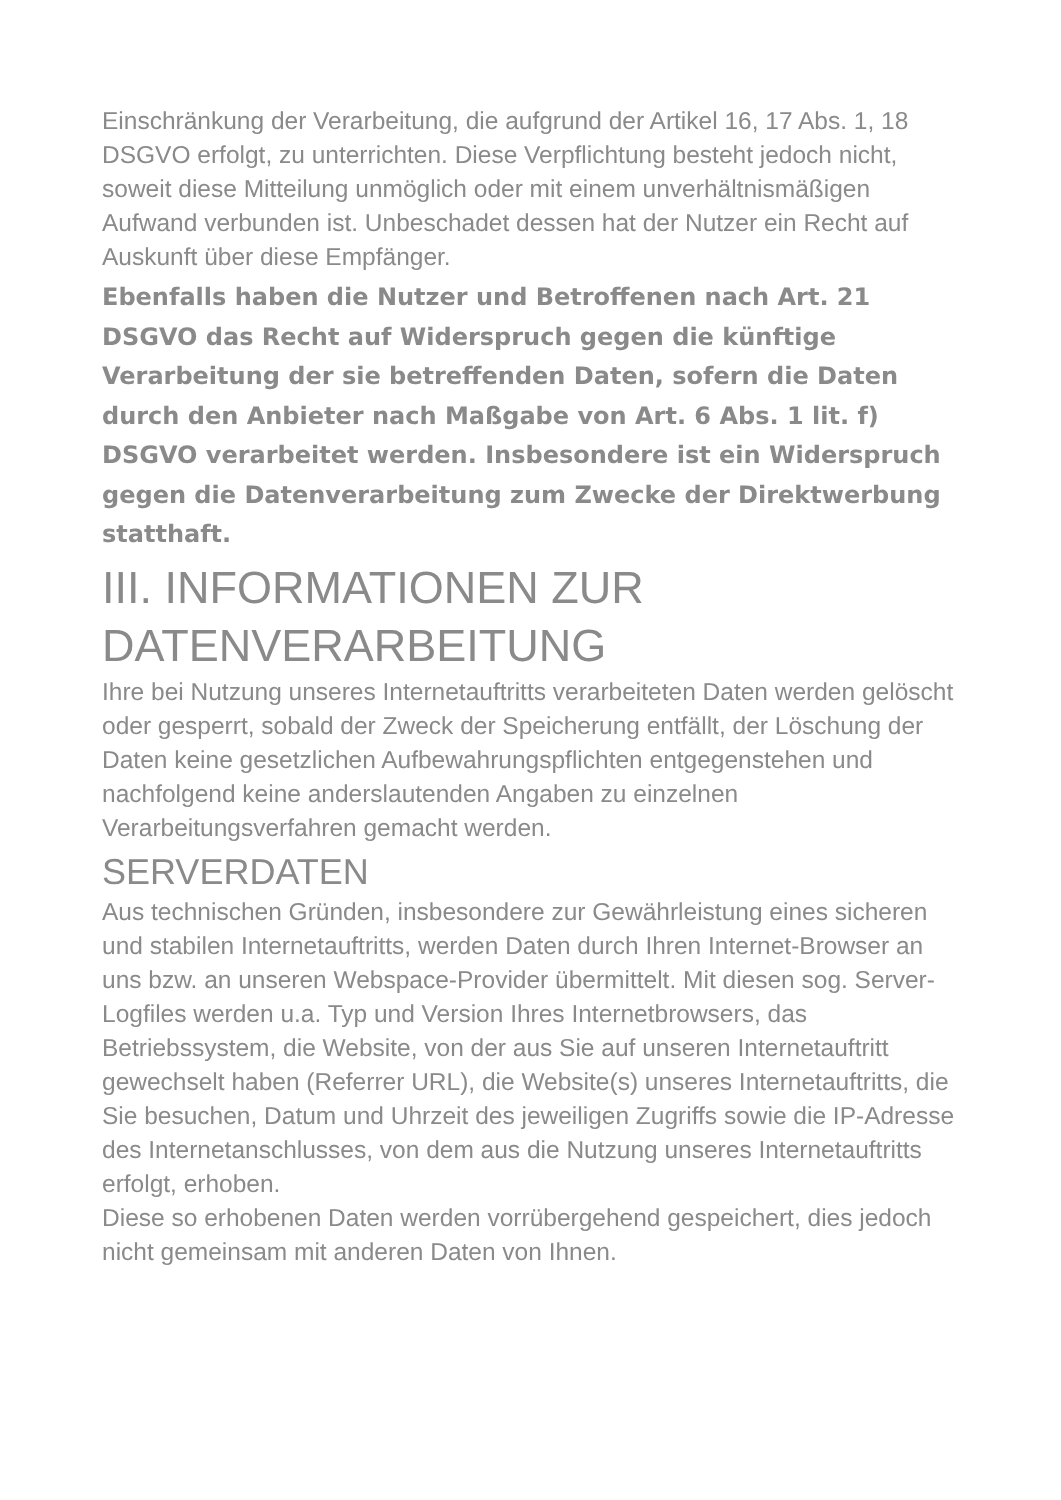Einschränkung der Verarbeitung, die aufgrund der Artikel 16, 17 Abs. 1, 18 DSGVO erfolgt, zu unterrichten. Diese Verpflichtung besteht jedoch nicht, soweit diese Mitteilung unmöglich oder mit einem unverhältnismäßigen Aufwand verbunden ist. Unbeschadet dessen hat der Nutzer ein Recht auf Auskunft über diese Empfänger.
Ebenfalls haben die Nutzer und Betroffenen nach Art. 21 DSGVO das Recht auf Widerspruch gegen die künftige Verarbeitung der sie betreffenden Daten, sofern die Daten durch den Anbieter nach Maßgabe von Art. 6 Abs. 1 lit. f) DSGVO verarbeitet werden. Insbesondere ist ein Widerspruch gegen die Datenverarbeitung zum Zwecke der Direktwerbung statthaft.
III. INFORMATIONEN ZUR DATENVERARBEITUNG
Ihre bei Nutzung unseres Internetauftritts verarbeiteten Daten werden gelöscht oder gesperrt, sobald der Zweck der Speicherung entfällt, der Löschung der Daten keine gesetzlichen Aufbewahrungspflichten entgegenstehen und nachfolgend keine anderslautenden Angaben zu einzelnen Verarbeitungsverfahren gemacht werden.
SERVERDATEN
Aus technischen Gründen, insbesondere zur Gewährleistung eines sicheren und stabilen Internetauftritts, werden Daten durch Ihren Internet-Browser an uns bzw. an unseren Webspace-Provider übermittelt. Mit diesen sog. Server-Logfiles werden u.a. Typ und Version Ihres Internetbrowsers, das Betriebssystem, die Website, von der aus Sie auf unseren Internetauftritt gewechselt haben (Referrer URL), die Website(s) unseres Internetauftritts, die Sie besuchen, Datum und Uhrzeit des jeweiligen Zugriffs sowie die IP-Adresse des Internetanschlusses, von dem aus die Nutzung unseres Internetauftritts erfolgt, erhoben.
Diese so erhobenen Daten werden vorrübergehend gespeichert, dies jedoch nicht gemeinsam mit anderen Daten von Ihnen.